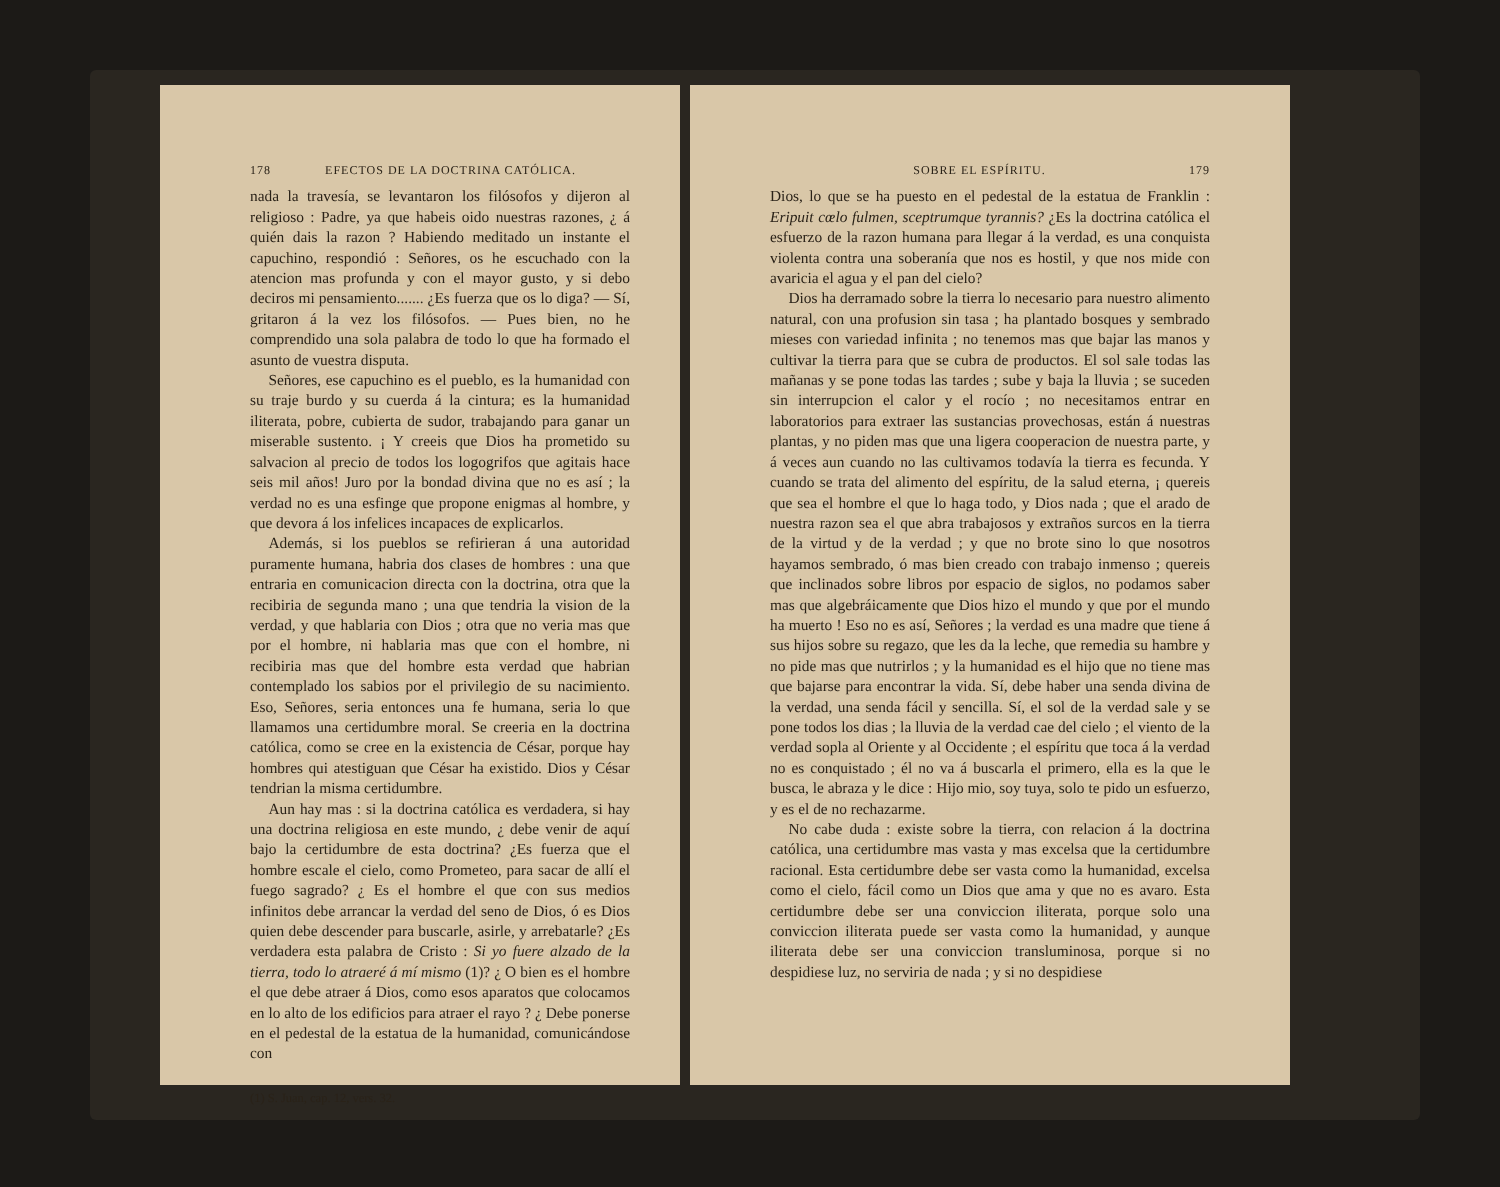178 EFECTOS DE LA DOCTRINA CATÓLICA.
nada la travesía, se levantaron los filósofos y dijeron al religioso : Padre, ya que habeis oido nuestras razones, ¿ á quién dais la razon ? Habiendo meditado un instante el capuchino, respondió : Señores, os he escuchado con la atencion mas profunda y con el mayor gusto, y si debo deciros mi pensamiento....... ¿Es fuerza que os lo diga? — Sí, gritaron á la vez los filósofos. — Pues bien, no he comprendido una sola palabra de todo lo que ha formado el asunto de vuestra disputa.
Señores, ese capuchino es el pueblo, es la humanidad con su traje burdo y su cuerda á la cintura; es la humanidad iliterata, pobre, cubierta de sudor, trabajando para ganar un miserable sustento. ¡ Y creeis que Dios ha prometido su salvacion al precio de todos los logogrifos que agitais hace seis mil años! Juro por la bondad divina que no es así ; la verdad no es una esfinge que propone enigmas al hombre, y que devora á los infelices incapaces de explicarlos.
Además, si los pueblos se refirieran á una autoridad puramente humana, habria dos clases de hombres : una que entraria en comunicacion directa con la doctrina, otra que la recibiria de segunda mano ; una que tendria la vision de la verdad, y que hablaria con Dios ; otra que no veria mas que por el hombre, ni hablaria mas que con el hombre, ni recibiria mas que del hombre esta verdad que habrian contemplado los sabios por el privilegio de su nacimiento. Eso, Señores, seria entonces una fe humana, seria lo que llamamos una certidumbre moral. Se creeria en la doctrina católica, como se cree en la existencia de César, porque hay hombres qui atestiguan que César ha existido. Dios y César tendrian la misma certidumbre.
Aun hay mas : si la doctrina católica es verdadera, si hay una doctrina religiosa en este mundo, ¿ debe venir de aquí bajo la certidumbre de esta doctrina? ¿Es fuerza que el hombre escale el cielo, como Prometeo, para sacar de allí el fuego sagrado? ¿ Es el hombre el que con sus medios infinitos debe arrancar la verdad del seno de Dios, ó es Dios quien debe descender para buscarle, asirle, y arrebatarle? ¿Es verdadera esta palabra de Cristo : Si yo fuere alzado de la tierra, todo lo atraeré á mí mismo (1)? ¿ O bien es el hombre el que debe atraer á Dios, como esos aparatos que colocamos en lo alto de los edificios para atraer el rayo ? ¿ Debe ponerse en el pedestal de la estatua de la humanidad, comunicándose con
(1) S. Juan, cap. 12, vers. 32.
SOBRE EL ESPÍRITU. 179
Dios, lo que se ha puesto en el pedestal de la estatua de Franklin : Eripuit cœlo fulmen, sceptrumque tyrannis? ¿Es la doctrina católica el esfuerzo de la razon humana para llegar á la verdad, es una conquista violenta contra una soberanía que nos es hostil, y que nos mide con avaricia el agua y el pan del cielo?
Dios ha derramado sobre la tierra lo necesario para nuestro alimento natural, con una profusion sin tasa ; ha plantado bosques y sembrado mieses con variedad infinita ; no tenemos mas que bajar las manos y cultivar la tierra para que se cubra de productos. El sol sale todas las mañanas y se pone todas las tardes ; sube y baja la lluvia ; se suceden sin interrupcion el calor y el rocío ; no necesitamos entrar en laboratorios para extraer las sustancias provechosas, están á nuestras plantas, y no piden mas que una ligera cooperacion de nuestra parte, y á veces aun cuando no las cultivamos todavía la tierra es fecunda. Y cuando se trata del alimento del espíritu, de la salud eterna, ¡ quereis que sea el hombre el que lo haga todo, y Dios nada ; que el arado de nuestra razon sea el que abra trabajosos y extraños surcos en la tierra de la virtud y de la verdad ; y que no brote sino lo que nosotros hayamos sembrado, ó mas bien creado con trabajo inmenso ; quereis que inclinados sobre libros por espacio de siglos, no podamos saber mas que algebráicamente que Dios hizo el mundo y que por el mundo ha muerto ! Eso no es así, Señores ; la verdad es una madre que tiene á sus hijos sobre su regazo, que les da la leche, que remedia su hambre y no pide mas que nutrirlos ; y la humanidad es el hijo que no tiene mas que bajarse para encontrar la vida. Sí, debe haber una senda divina de la verdad, una senda fácil y sencilla. Sí, el sol de la verdad sale y se pone todos los dias ; la lluvia de la verdad cae del cielo ; el viento de la verdad sopla al Oriente y al Occidente ; el espíritu que toca á la verdad no es conquistado ; él no va á buscarla el primero, ella es la que le busca, le abraza y le dice : Hijo mio, soy tuya, solo te pido un esfuerzo, y es el de no rechazarme.
No cabe duda : existe sobre la tierra, con relacion á la doctrina católica, una certidumbre mas vasta y mas excelsa que la certidumbre racional. Esta certidumbre debe ser vasta como la humanidad, excelsa como el cielo, fácil como un Dios que ama y que no es avaro. Esta certidumbre debe ser una conviccion iliterata, porque solo una conviccion iliterata puede ser vasta como la humanidad, y aunque iliterata debe ser una conviccion transluminosa, porque si no despidiese luz, no serviria de nada ; y si no despidiese